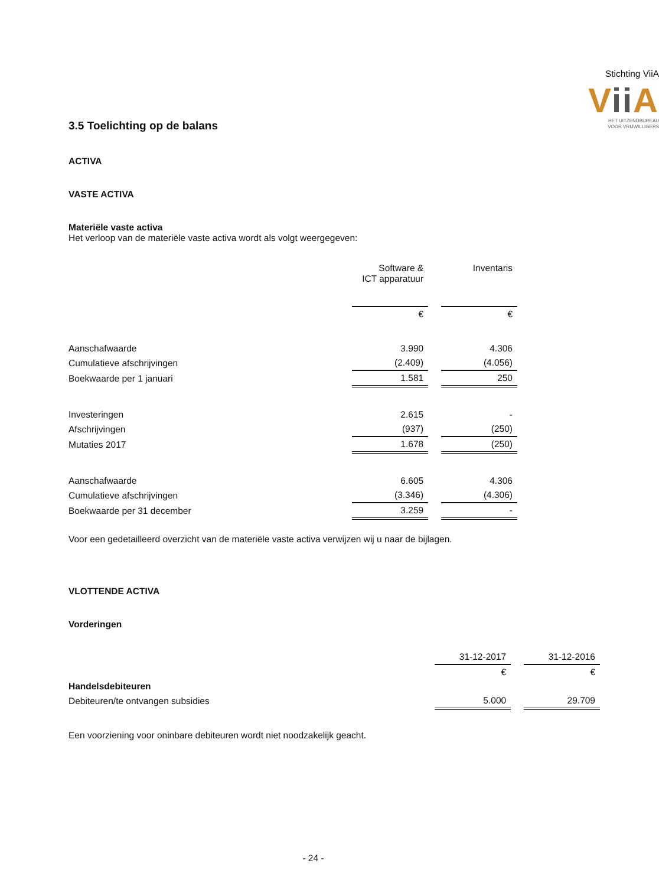Stichting ViiA
Vii A
HET UITZENDBUREAU
VOOR VRIJWILLIGERS
3.5 Toelichting op de balans
ACTIVA
VASTE ACTIVA
Materiële vaste activa
Het verloop van de materiële vaste activa wordt als volgt weergegeven:
| | Software & ICT apparatuur | | Inventaris |
| | € | | € |
| Aanschafwaarde | 3.990 | | 4.306 |
| Cumulatieve afschrijvingen | (2.409) | | (4.056) |
| Boekwaarde per 1 januari | 1.581 | | 250 |
| Investeringen | 2.615 | | - |
| Afschrijvingen | (937) | | (250) |
| Mutaties 2017 | 1.678 | | (250) |
| Aanschafwaarde | 6.605 | | 4.306 |
| Cumulatieve afschrijvingen | (3.346) | | (4.306) |
| Boekwaarde per 31 december | 3.259 | | - |
Voor een gedetailleerd overzicht van de materiële vaste activa verwijzen wij u naar de bijlagen.
VLOTTENDE ACTIVA
Vorderingen
| | 31-12-2017 | | 31-12-2016 |
| | € | | € |
| Handelsdebiteuren | | | |
| Debiteuren/te ontvangen subsidies | 5.000 | | 29.709 |
Een voorziening voor oninbare debiteuren wordt niet noodzakelijk geacht.
- 24 -